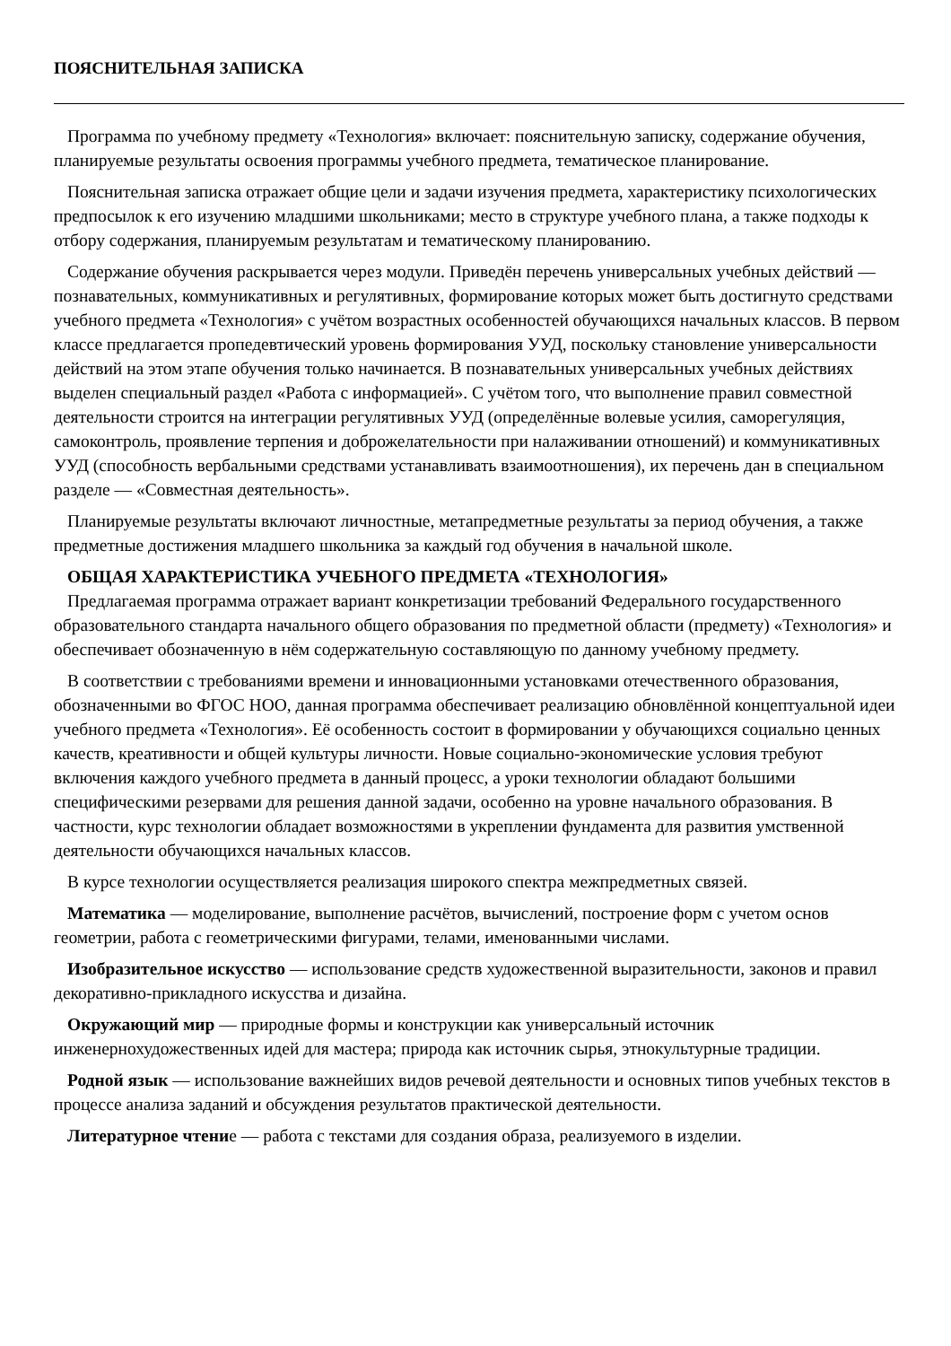ПОЯСНИТЕЛЬНАЯ ЗАПИСКА
Программа по учебному предмету «Технология» включает: пояснительную записку, содержание обучения, планируемые результаты освоения программы учебного предмета, тематическое планирование.
Пояснительная записка отражает общие цели и задачи изучения предмета, характеристику психологических предпосылок к его изучению младшими школьниками; место в структуре учебного плана, а также подходы к отбору содержания, планируемым результатам и тематическому планированию.
Содержание обучения раскрывается через модули. Приведён перечень универсальных учебных действий — познавательных, коммуникативных и регулятивных, формирование которых может быть достигнуто средствами учебного предмета «Технология» с учётом возрастных особенностей обучающихся начальных классов. В первом классе предлагается пропедевтический уровень формирования УУД, поскольку становление универсальности действий на этом этапе обучения только начинается. В познавательных универсальных учебных действиях выделен специальный раздел «Работа с информацией». С учётом того, что выполнение правил совместной деятельности строится на интеграции регулятивных УУД (определённые волевые усилия, саморегуляция, самоконтроль, проявление терпения и доброжелательности при налаживании отношений) и коммуникативных УУД (способность вербальными средствами устанавливать взаимоотношения), их перечень дан в специальном разделе — «Совместная деятельность».
Планируемые результаты включают личностные, метапредметные результаты за период обучения, а также предметные достижения младшего школьника за каждый год обучения в начальной школе.
ОБЩАЯ ХАРАКТЕРИСТИКА УЧЕБНОГО ПРЕДМЕТА «ТЕХНОЛОГИЯ»
Предлагаемая программа отражает вариант конкретизации требований Федерального государственного образовательного стандарта начального общего образования по предметной области (предмету) «Технология» и обеспечивает обозначенную в нём содержательную составляющую по данному учебному предмету.
В соответствии с требованиями времени и инновационными установками отечественного образования, обозначенными во ФГОС НОО, данная программа обеспечивает реализацию обновлённой концептуальной идеи учебного предмета «Технология». Её особенность состоит в формировании у обучающихся социально ценных качеств, креативности и общей культуры личности. Новые социально-экономические условия требуют включения каждого учебного предмета в данный процесс, а уроки технологии обладают большими специфическими резервами для решения данной задачи, особенно на уровне начального образования. В частности, курс технологии обладает возможностями в укреплении фундамента для развития умственной деятельности обучающихся начальных классов.
В курсе технологии осуществляется реализация широкого спектра межпредметных связей.
Математика — моделирование, выполнение расчётов, вычислений, построение форм с учетом основ геометрии, работа с геометрическими фигурами, телами, именованными числами.
Изобразительное искусство — использование средств художественной выразительности, законов и правил декоративно-прикладного искусства и дизайна.
Окружающий мир — природные формы и конструкции как универсальный источник инженернохудожественных идей для мастера; природа как источник сырья, этнокультурные традиции.
Родной язык — использование важнейших видов речевой деятельности и основных типов учебных текстов в процессе анализа заданий и обсуждения результатов практической деятельности.
Литературное чтение — работа с текстами для создания образа, реализуемого в изделии.